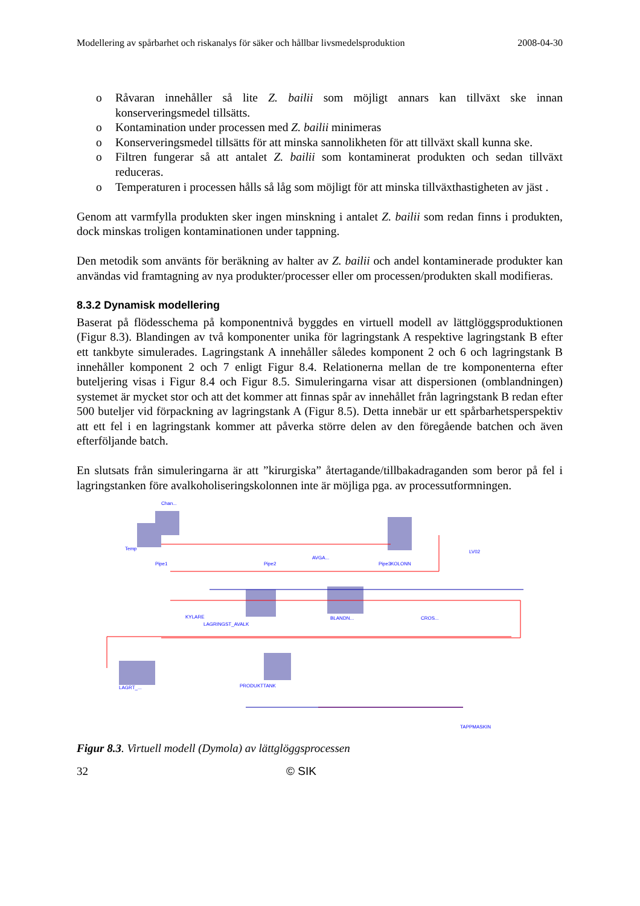Modellering av spårbarhet och riskanalys för säker och hållbar livsmedelsproduktion 2008-04-30
o Råvaran innehåller så lite Z. bailii som möjligt annars kan tillväxt ske innan konserveringsmedel tillsätts.
o Kontamination under processen med Z. bailii minimeras
o Konserveringsmedel tillsätts för att minska sannolikheten för att tillväxt skall kunna ske.
o Filtren fungerar så att antalet Z. bailii som kontaminerat produkten och sedan tillväxt reduceras.
o Temperaturen i processen hålls så låg som möjligt för att minska tillväxthastigheten av jäst .
Genom att varmfylla produkten sker ingen minskning i antalet Z. bailii som redan finns i produkten, dock minskas troligen kontaminationen under tappning.
Den metodik som använts för beräkning av halter av Z. bailii och andel kontaminerade produkter kan användas vid framtagning av nya produkter/processer eller om processen/produkten skall modifieras.
8.3.2 Dynamisk modellering
Baserat på flödesschema på komponentnivå byggdes en virtuell modell av lättglöggsproduktionen (Figur 8.3). Blandingen av två komponenter unika för lagringstank A respektive lagringstank B efter ett tankbyte simulerades. Lagringstank A innehåller således komponent 2 och 6 och lagringstank B innehåller komponent 2 och 7 enligt Figur 8.4. Relationerna mellan de tre komponenterna efter buteljering visas i Figur 8.4 och Figur 8.5. Simuleringarna visar att dispersionen (omblandningen) systemet är mycket stor och att det kommer att finnas spår av innehållet från lagringstank B redan efter 500 buteljer vid förpackning av lagringstank A (Figur 8.5). Detta innebär ur ett spårbarhetsperspektiv att ett fel i en lagringstank kommer att påverka större delen av den föregående batchen och även efterföljande batch.
En slutsats från simuleringarna är att ”kirurgiska” återtagande/tillbakadraganden som beror på fel i lagringstanken före avalkoholiseringskolonnen inte är möjliga pga. av processutformningen.
Chan...
Temp
AVGA...
KOLONN
LV02
KYLARE
LAGRINGST_AVALK
BLANDN...
CROS...
LAGRT_...
PRODUKTTANK
TAPPMASKIN
Pipe2
Pipe1
Pipe3
Figur 8.3. Virtuell modell (Dymola) av lättglöggsprocessen
32 © SIK